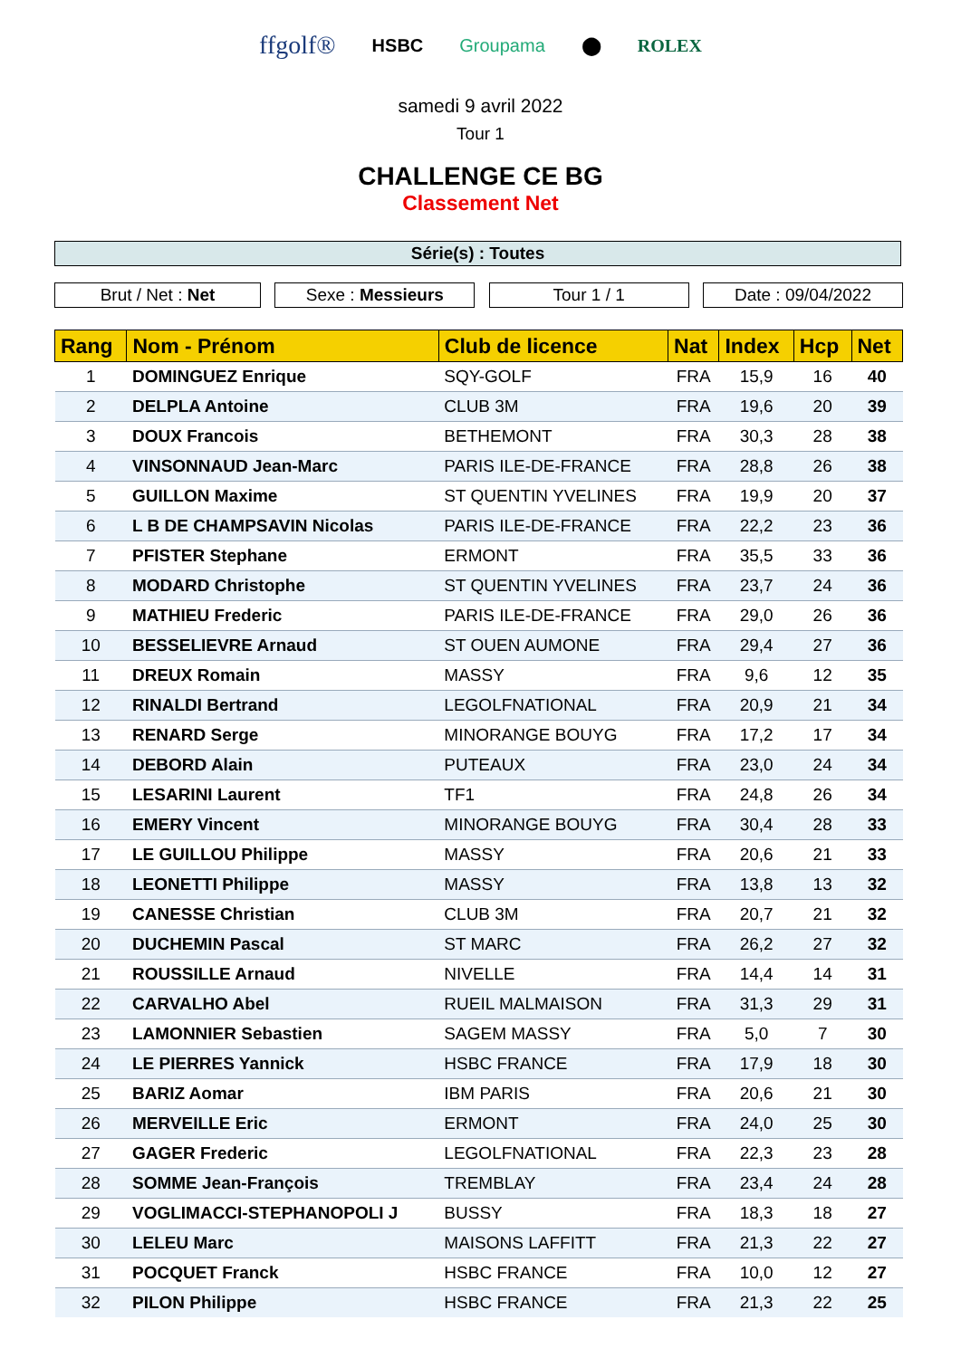ffgolf® HSBC Groupama ⬤ ROLEX
samedi 9 avril 2022
Tour 1
CHALLENGE CE BG
Classement Net
Série(s) : Toutes
Brut / Net : Net Sexe : Messieurs Tour 1 / 1 Date : 09/04/2022
| Rang | Nom - Prénom | Club de licence | Nat | Index | Hcp | Net |
| --- | --- | --- | --- | --- | --- | --- |
| 1 | DOMINGUEZ Enrique | SQY-GOLF | FRA | 15,9 | 16 | 40 |
| 2 | DELPLA Antoine | CLUB 3M | FRA | 19,6 | 20 | 39 |
| 3 | DOUX Francois | BETHEMONT | FRA | 30,3 | 28 | 38 |
| 4 | VINSONNAUD Jean-Marc | PARIS ILE-DE-FRANCE | FRA | 28,8 | 26 | 38 |
| 5 | GUILLON Maxime | ST QUENTIN YVELINES | FRA | 19,9 | 20 | 37 |
| 6 | L B DE CHAMPSAVIN Nicolas | PARIS ILE-DE-FRANCE | FRA | 22,2 | 23 | 36 |
| 7 | PFISTER Stephane | ERMONT | FRA | 35,5 | 33 | 36 |
| 8 | MODARD Christophe | ST QUENTIN YVELINES | FRA | 23,7 | 24 | 36 |
| 9 | MATHIEU Frederic | PARIS ILE-DE-FRANCE | FRA | 29,0 | 26 | 36 |
| 10 | BESSELIEVRE Arnaud | ST OUEN AUMONE | FRA | 29,4 | 27 | 36 |
| 11 | DREUX Romain | MASSY | FRA | 9,6 | 12 | 35 |
| 12 | RINALDI Bertrand | LEGOLFNATIONAL | FRA | 20,9 | 21 | 34 |
| 13 | RENARD Serge | MINORANGE BOUYG | FRA | 17,2 | 17 | 34 |
| 14 | DEBORD Alain | PUTEAUX | FRA | 23,0 | 24 | 34 |
| 15 | LESARINI Laurent | TF1 | FRA | 24,8 | 26 | 34 |
| 16 | EMERY Vincent | MINORANGE BOUYG | FRA | 30,4 | 28 | 33 |
| 17 | LE GUILLOU Philippe | MASSY | FRA | 20,6 | 21 | 33 |
| 18 | LEONETTI Philippe | MASSY | FRA | 13,8 | 13 | 32 |
| 19 | CANESSE Christian | CLUB 3M | FRA | 20,7 | 21 | 32 |
| 20 | DUCHEMIN Pascal | ST MARC | FRA | 26,2 | 27 | 32 |
| 21 | ROUSSILLE Arnaud | NIVELLE | FRA | 14,4 | 14 | 31 |
| 22 | CARVALHO Abel | RUEIL MALMAISON | FRA | 31,3 | 29 | 31 |
| 23 | LAMONNIER Sebastien | SAGEM MASSY | FRA | 5,0 | 7 | 30 |
| 24 | LE PIERRES Yannick | HSBC FRANCE | FRA | 17,9 | 18 | 30 |
| 25 | BARIZ Aomar | IBM PARIS | FRA | 20,6 | 21 | 30 |
| 26 | MERVEILLE Eric | ERMONT | FRA | 24,0 | 25 | 30 |
| 27 | GAGER Frederic | LEGOLFNATIONAL | FRA | 22,3 | 23 | 28 |
| 28 | SOMME Jean-François | TREMBLAY | FRA | 23,4 | 24 | 28 |
| 29 | VOGLIMACCI-STEPHANOPOLI J | BUSSY | FRA | 18,3 | 18 | 27 |
| 30 | LELEU Marc | MAISONS LAFFITT | FRA | 21,3 | 22 | 27 |
| 31 | POCQUET Franck | HSBC FRANCE | FRA | 10,0 | 12 | 27 |
| 32 | PILON Philippe | HSBC FRANCE | FRA | 21,3 | 22 | 25 |